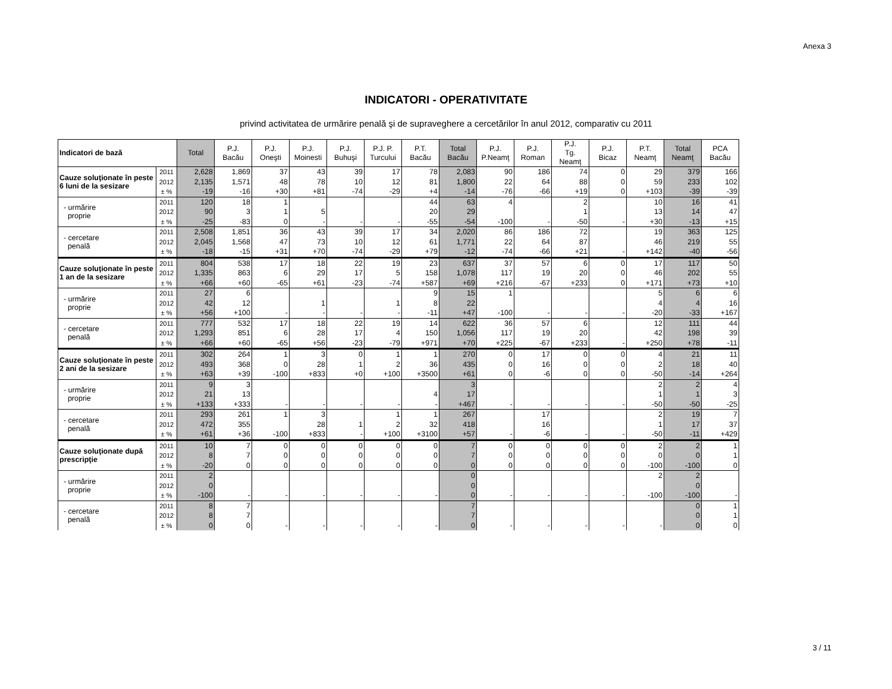Anexa 3
INDICATORI - OPERATIVITATE
privind activitatea de urmărire penală şi de supraveghere a cercetărilor în anul 2012, comparativ cu 2011
| Indicatori de bază | | Total | P.J. Bacău | P.J. Oneşti | P.J. Moinesti | P.J. Buhuşi | P.J. P. Turcului | P.T. Bacău | Total Bacău | P.J. P.Neamţ | P.J. Roman | P.J. Tg. Neamţ | P.J. Bicaz | P.T. Neamţ | Total Neamţ | PCA Bacău |
| --- | --- | --- | --- | --- | --- | --- | --- | --- | --- | --- | --- | --- | --- | --- | --- | --- |
| Cauze soluţionate în peste 6 luni de la sesizare | 2011 | 2,628 | 1,869 | 37 | 43 | 39 | 17 | 78 | 2,083 | 90 | 186 | 74 | 0 | 29 | 379 | 166 |
| | 2012 | 2,135 | 1,571 | 48 | 78 | 10 | 12 | 81 | 1,800 | 22 | 64 | 88 | 0 | 59 | 233 | 102 |
| | ± % | -19 | -16 | +30 | +81 | -74 | -29 | +4 | -14 | -76 | -66 | +19 | 0 | +103 | -39 | -39 |
| - urmărire proprie | 2011 | 120 | 18 | 1 | | | | 44 | 63 | 4 | | 2 | | 10 | 16 | 41 |
| | 2012 | 90 | 3 | 1 | 5 | | | 20 | 29 | | | 1 | | 13 | 14 | 47 |
| | ± % | -25 | -83 | 0 | - | - | - | -55 | -54 | -100 | - | -50 | - | +30 | -13 | +15 |
| - cercetare penală | 2011 | 2,508 | 1,851 | 36 | 43 | 39 | 17 | 34 | 2,020 | 86 | 186 | 72 | | 19 | 363 | 125 |
| | 2012 | 2,045 | 1,568 | 47 | 73 | 10 | 12 | 61 | 1,771 | 22 | 64 | 87 | | 46 | 219 | 55 |
| | ± % | -18 | -15 | +31 | +70 | -74 | -29 | +79 | -12 | -74 | -66 | +21 | - | +142 | -40 | -56 |
| Cauze soluţionate în peste 1 an de la sesizare | 2011 | 804 | 538 | 17 | 18 | 22 | 19 | 23 | 637 | 37 | 57 | 6 | 0 | 17 | 117 | 50 |
| | 2012 | 1,335 | 863 | 6 | 29 | 17 | 5 | 158 | 1,078 | 117 | 19 | 20 | 0 | 46 | 202 | 55 |
| | ± % | +66 | +60 | -65 | +61 | -23 | -74 | +587 | +69 | +216 | -67 | +233 | 0 | +171 | +73 | +10 |
| - urmărire proprie | 2011 | 27 | 6 | | | | | 9 | 15 | 1 | | | | 5 | 6 | 6 |
| | 2012 | 42 | 12 | | 1 | | 1 | 8 | 22 | | | | | 4 | 4 | 16 |
| | ± % | +56 | +100 | - | - | - | - | -11 | +47 | -100 | - | - | - | -20 | -33 | +167 |
| - cercetare penală | 2011 | 777 | 532 | 17 | 18 | 22 | 19 | 14 | 622 | 36 | 57 | 6 | | 12 | 111 | 44 |
| | 2012 | 1,293 | 851 | 6 | 28 | 17 | 4 | 150 | 1,056 | 117 | 19 | 20 | | 42 | 198 | 39 |
| | ± % | +66 | +60 | -65 | +56 | -23 | -79 | +971 | +70 | +225 | -67 | +233 | - | +250 | +78 | -11 |
| Cauze soluţionate în peste 2 ani de la sesizare | 2011 | 302 | 264 | 1 | 3 | 0 | 1 | 1 | 270 | 0 | 17 | 0 | 0 | 4 | 21 | 11 |
| | 2012 | 493 | 368 | 0 | 28 | 1 | 2 | 36 | 435 | 0 | 16 | 0 | 0 | 2 | 18 | 40 |
| | ± % | +63 | +39 | -100 | +833 | +0 | +100 | +3500 | +61 | 0 | -6 | 0 | 0 | -50 | -14 | +264 |
| - urmărire proprie | 2011 | 9 | 3 | | | | | | 3 | | | | | 2 | 2 | 4 |
| | 2012 | 21 | 13 | | | | | 4 | 17 | | | | | 1 | 1 | 3 |
| | ± % | +133 | +333 | - | - | - | - | - | +467 | - | - | - | - | -50 | -50 | -25 |
| - cercetare penală | 2011 | 293 | 261 | 1 | 3 | | 1 | 1 | 267 | | 17 | | | 2 | 19 | 7 |
| | 2012 | 472 | 355 | | 28 | 1 | 2 | 32 | 418 | | 16 | | | 1 | 17 | 37 |
| | ± % | +61 | +36 | -100 | +833 | - | +100 | +3100 | +57 | - | -6 | - | - | -50 | -11 | +429 |
| Cauze soluţionate după prescripţie | 2011 | 10 | 7 | 0 | 0 | 0 | 0 | 0 | 7 | 0 | 0 | 0 | 0 | 2 | 2 | 1 |
| | 2012 | 8 | 7 | 0 | 0 | 0 | 0 | 0 | 7 | 0 | 0 | 0 | 0 | 0 | 0 | 1 |
| | ± % | -20 | 0 | 0 | 0 | 0 | 0 | 0 | 0 | 0 | 0 | 0 | 0 | -100 | -100 | 0 |
| - urmărire proprie | 2011 | 2 | | | | | | | 0 | | | | | 2 | 2 | |
| | 2012 | 0 | | | | | | | 0 | | | | | | 0 | |
| | ± % | -100 | - | - | - | - | - | - | 0 | - | - | - | - | -100 | -100 | - |
| - cercetare penală | 2011 | 8 | 7 | | | | | | 7 | | | | | | 0 | 1 |
| | 2012 | 8 | 7 | | | | | | 7 | | | | | | 0 | 1 |
| | ± % | 0 | 0 | - | - | - | - | - | 0 | - | - | - | - | - | 0 | 0 |
3 / 11